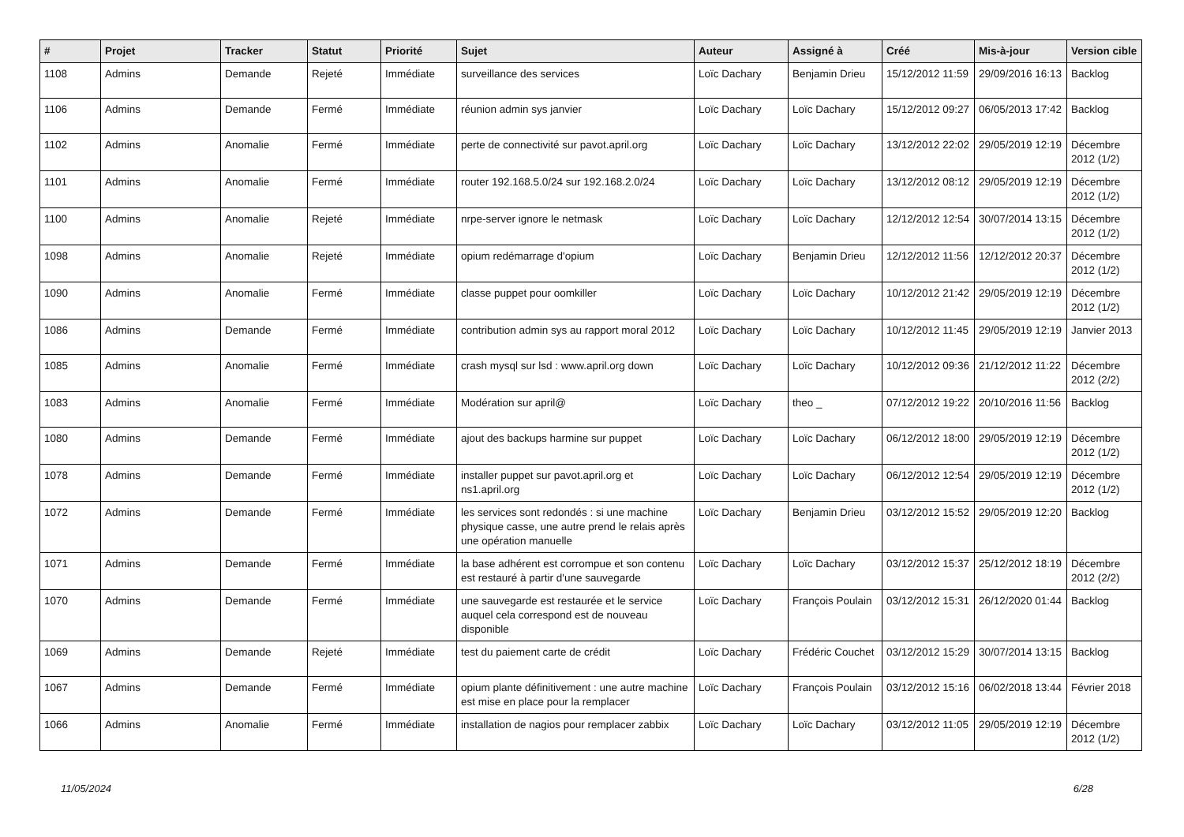| # | Projet | Tracker | Statut | Priorité | Sujet | Auteur | Assigné à | Créé | Mis-à-jour | Version cible |
| --- | --- | --- | --- | --- | --- | --- | --- | --- | --- | --- |
| 1108 | Admins | Demande | Rejeté | Immédiate | surveillance des services | Loïc Dachary | Benjamin Drieu | 15/12/2012 11:59 | 29/09/2016 16:13 | Backlog |
| 1106 | Admins | Demande | Fermé | Immédiate | réunion admin sys janvier | Loïc Dachary | Loïc Dachary | 15/12/2012 09:27 | 06/05/2013 17:42 | Backlog |
| 1102 | Admins | Anomalie | Fermé | Immédiate | perte de connectivité sur pavot.april.org | Loïc Dachary | Loïc Dachary | 13/12/2012 22:02 | 29/05/2019 12:19 | Décembre 2012 (1/2) |
| 1101 | Admins | Anomalie | Fermé | Immédiate | router 192.168.5.0/24 sur 192.168.2.0/24 | Loïc Dachary | Loïc Dachary | 13/12/2012 08:12 | 29/05/2019 12:19 | Décembre 2012 (1/2) |
| 1100 | Admins | Anomalie | Rejeté | Immédiate | nrpe-server ignore le netmask | Loïc Dachary | Loïc Dachary | 12/12/2012 12:54 | 30/07/2014 13:15 | Décembre 2012 (1/2) |
| 1098 | Admins | Anomalie | Rejeté | Immédiate | opium redémarrage d'opium | Loïc Dachary | Benjamin Drieu | 12/12/2012 11:56 | 12/12/2012 20:37 | Décembre 2012 (1/2) |
| 1090 | Admins | Anomalie | Fermé | Immédiate | classe puppet pour oomkiller | Loïc Dachary | Loïc Dachary | 10/12/2012 21:42 | 29/05/2019 12:19 | Décembre 2012 (1/2) |
| 1086 | Admins | Demande | Fermé | Immédiate | contribution admin sys au rapport moral 2012 | Loïc Dachary | Loïc Dachary | 10/12/2012 11:45 | 29/05/2019 12:19 | Janvier 2013 |
| 1085 | Admins | Anomalie | Fermé | Immédiate | crash mysql sur lsd : www.april.org down | Loïc Dachary | Loïc Dachary | 10/12/2012 09:36 | 21/12/2012 11:22 | Décembre 2012 (2/2) |
| 1083 | Admins | Anomalie | Fermé | Immédiate | Modération sur april@ | Loïc Dachary | theo _ | 07/12/2012 19:22 | 20/10/2016 11:56 | Backlog |
| 1080 | Admins | Demande | Fermé | Immédiate | ajout des backups harmine sur puppet | Loïc Dachary | Loïc Dachary | 06/12/2012 18:00 | 29/05/2019 12:19 | Décembre 2012 (1/2) |
| 1078 | Admins | Demande | Fermé | Immédiate | installer puppet sur pavot.april.org et ns1.april.org | Loïc Dachary | Loïc Dachary | 06/12/2012 12:54 | 29/05/2019 12:19 | Décembre 2012 (1/2) |
| 1072 | Admins | Demande | Fermé | Immédiate | les services sont redondés : si une machine physique casse, une autre prend le relais après une opération manuelle | Loïc Dachary | Benjamin Drieu | 03/12/2012 15:52 | 29/05/2019 12:20 | Backlog |
| 1071 | Admins | Demande | Fermé | Immédiate | la base adhérent est corrompue et son contenu est restauré à partir d'une sauvegarde | Loïc Dachary | Loïc Dachary | 03/12/2012 15:37 | 25/12/2012 18:19 | Décembre 2012 (2/2) |
| 1070 | Admins | Demande | Fermé | Immédiate | une sauvegarde est restaurée et le service auquel cela correspond est de nouveau disponible | Loïc Dachary | François Poulain | 03/12/2012 15:31 | 26/12/2020 01:44 | Backlog |
| 1069 | Admins | Demande | Rejeté | Immédiate | test du paiement carte de crédit | Loïc Dachary | Frédéric Couchet | 03/12/2012 15:29 | 30/07/2014 13:15 | Backlog |
| 1067 | Admins | Demande | Fermé | Immédiate | opium plante définitivement : une autre machine est mise en place pour la remplacer | Loïc Dachary | François Poulain | 03/12/2012 15:16 | 06/02/2018 13:44 | Février 2018 |
| 1066 | Admins | Anomalie | Fermé | Immédiate | installation de nagios pour remplacer zabbix | Loïc Dachary | Loïc Dachary | 03/12/2012 11:05 | 29/05/2019 12:19 | Décembre 2012 (1/2) |
11/05/2024 6/28